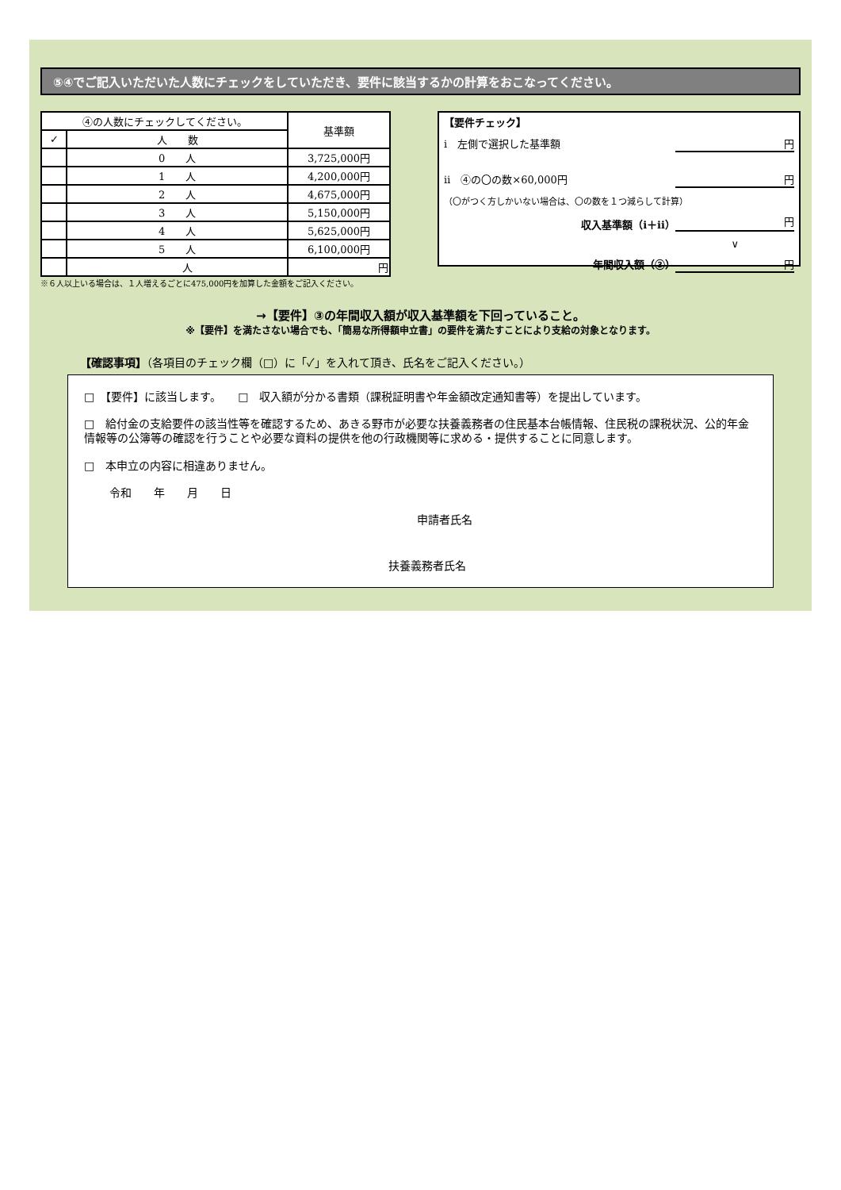⑤④でご記入いただいた人数にチェックをしていただき、要件に該当するかの計算をおこなってください。
| ④の人数にチェックしてください。 | | 基準額 |
| ✓ | 人 数 | |
| | 0 人 | 3,725,000円 |
| | 1 人 | 4,200,000円 |
| | 2 人 | 4,675,000円 |
| | 3 人 | 5,150,000円 |
| | 4 人 | 5,625,000円 |
| | 5 人 | 6,100,000円 |
| | 人 | 円 |
※６人以上いる場合は、１人増えるごとに475,000円を加算した金額をご記入ください。
【要件チェック】
ⅰ　左側で選択した基準額 円
ⅱ　④の〇の数×60,000円 円
（〇がつく方しかいない場合は、〇の数を１つ減らして計算）
収入基準額（ⅰ＋ⅱ） 円
∨
年間収入額（③） 円
→【要件】③の年間収入額が収入基準額を下回っていること。
※【要件】を満たさない場合でも、「簡易な所得額申立書」の要件を満たすことにより支給の対象となります。
【確認事項】（各項目のチェック欄（□）に「✓」を入れて頂き、氏名をご記入ください。）
□　【要件】に該当します。　　□　収入額が分かる書類（課税証明書や年金額改定通知書等）を提出しています。
□　給付金の支給要件の該当性等を確認するため、あきる野市が必要な扶養義務者の住民基本台帳情報、住民税の課税状況、公的年金情報等の公簿等の確認を行うことや必要な資料の提供を他の行政機関等に求める・提供することに同意します。
□　本申立の内容に相違ありません。
令和　　年　　月　　日
申請者氏名
扶養義務者氏名